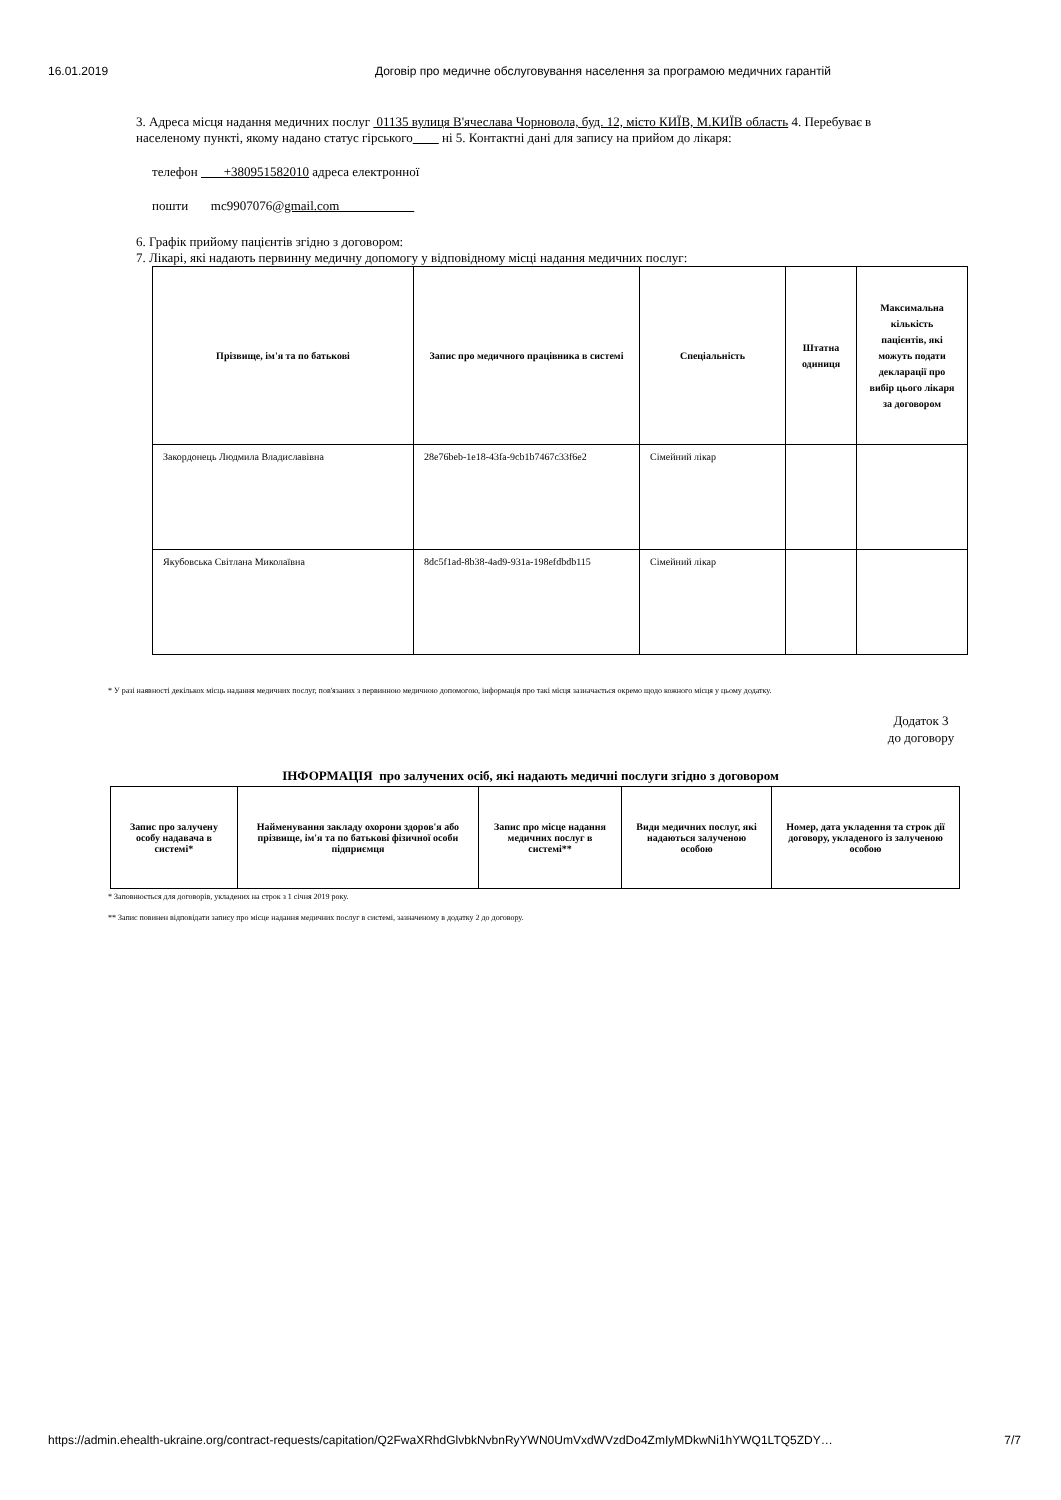16.01.2019 Договір про медичне обслуговування населення за програмою медичних гарантій
3. Адреса місця надання медичних послуг 01135 вулиця В'ячеслава Чорновола, буд. 12, місто КИЇВ, М.КИЇВ область 4. Перебуває в населеному пункті, якому надано статус гірського ні 5. Контактні дані для запису на прийом до лікаря:
телефон +380951582010 адреса електронної
пошти mc9907076@gmail.com
6. Графік прийому пацієнтів згідно з договором:
7. Лікарі, які надають первинну медичну допомогу у відповідному місці надання медичних послуг:
| Прізвище, ім'я та по батькові | Запис про медичного працівника в системі | Спеціальність | Штатна одиниця | Максимальна кількість пацієнтів, які можуть подати декларації про вибір цього лікаря за договором |
| --- | --- | --- | --- | --- |
| Закордонець Людмила Владиславівна | 28e76beb-1e18-43fa-9cb1b7467c33f6e2 | Сімейний лікар | | |
| Якубовська Світлана Миколаївна | 8dc5f1ad-8b38-4ad9-931a-198efdbdb115 | Сімейний лікар | | |
* У разі наявності декількох місць надання медичних послуг, пов'язаних з первинною медичною допомогою, інформація про такі місця зазначається окремо щодо кожного місця у цьому додатку.
Додаток 3 до договору
ІНФОРМАЦІЯ про залучених осіб, які надають медичні послуги згідно з договором
| Запис про залучену особу надавача в системі* | Найменування закладу охорони здоров'я або прізвище, ім'я та по батькові фізичної особи підприємця | Запис про місце надання медичних послуг в системі** | Види медичних послуг, які надаються залученою особою | Номер, дата укладення та строк дії договору, укладеного із залученою особою |
| --- | --- | --- | --- | --- |
* Заповнюється для договорів, укладених на строк з 1 січня 2019 року.
** Запис повинен відповідати запису про місце надання медичних послуг в системі, зазначеному в додатку 2 до договору.
https://admin.ehealth-ukraine.org/contract-requests/capitation/Q2FwaXRhdGlvbkNvbnRyYWN0UmVxdWVzdDo4ZmIyMDkwNi1hYWQ1LTQ5ZDY… 7/7